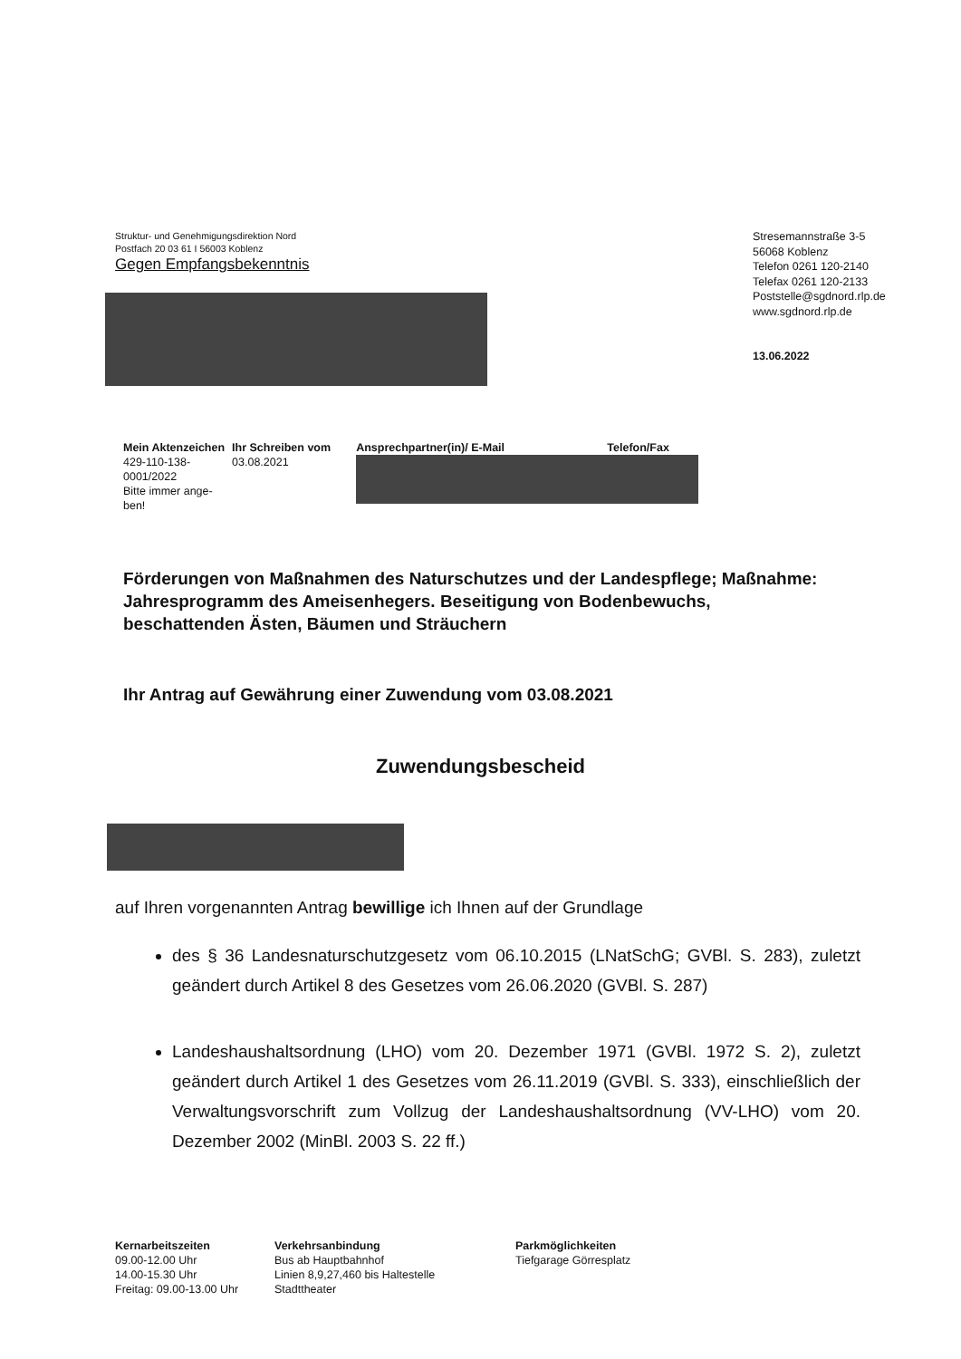Struktur- und Genehmigungsdirektion Nord
Postfach 20 03 61 I 56003 Koblenz
Gegen Empfangsbekenntnis
Stresemannstraße 3-5
56068 Koblenz
Telefon 0261 120-2140
Telefax 0261 120-2133
Poststelle@sgdnord.rlp.de
www.sgdnord.rlp.de
13.06.2022
| Mein Aktenzeichen | Ihr Schreiben vom | Ansprechpartner(in)/ E-Mail | Telefon/Fax |
| --- | --- | --- | --- |
| 429-110-138- 0001/2022 Bitte immer ange- ben! | 03.08.2021 | | |
Förderungen von Maßnahmen des Naturschutzes und der Landespflege; Maßnahme:
Jahresprogramm des Ameisenhegers. Beseitigung von Bodenbewuchs, beschattenden Ästen, Bäumen und Sträuchern
Ihr Antrag auf Gewährung einer Zuwendung vom 03.08.2021
Zuwendungsbescheid
auf Ihren vorgenannten Antrag bewillige ich Ihnen auf der Grundlage
des § 36 Landesnaturschutzgesetz vom 06.10.2015 (LNatSchG; GVBl. S. 283), zuletzt geändert durch Artikel 8 des Gesetzes vom 26.06.2020 (GVBl. S. 287)
Landeshaushaltsordnung (LHO) vom 20. Dezember 1971 (GVBl. 1972 S. 2), zuletzt geändert durch Artikel 1 des Gesetzes vom 26.11.2019 (GVBl. S. 333), einschließlich der Verwaltungsvorschrift zum Vollzug der Landeshaushaltsordnung (VV-LHO) vom 20. Dezember 2002 (MinBl. 2003 S. 22 ff.)
Kernarbeitszeiten
09.00-12.00 Uhr
14.00-15.30 Uhr
Freitag: 09.00-13.00 Uhr
Verkehrsanbindung
Bus ab Hauptbahnhof
Linien 8,9,27,460 bis Haltestelle
Stadttheater
Parkmöglichkeiten
Tiefgarage Görresplatz